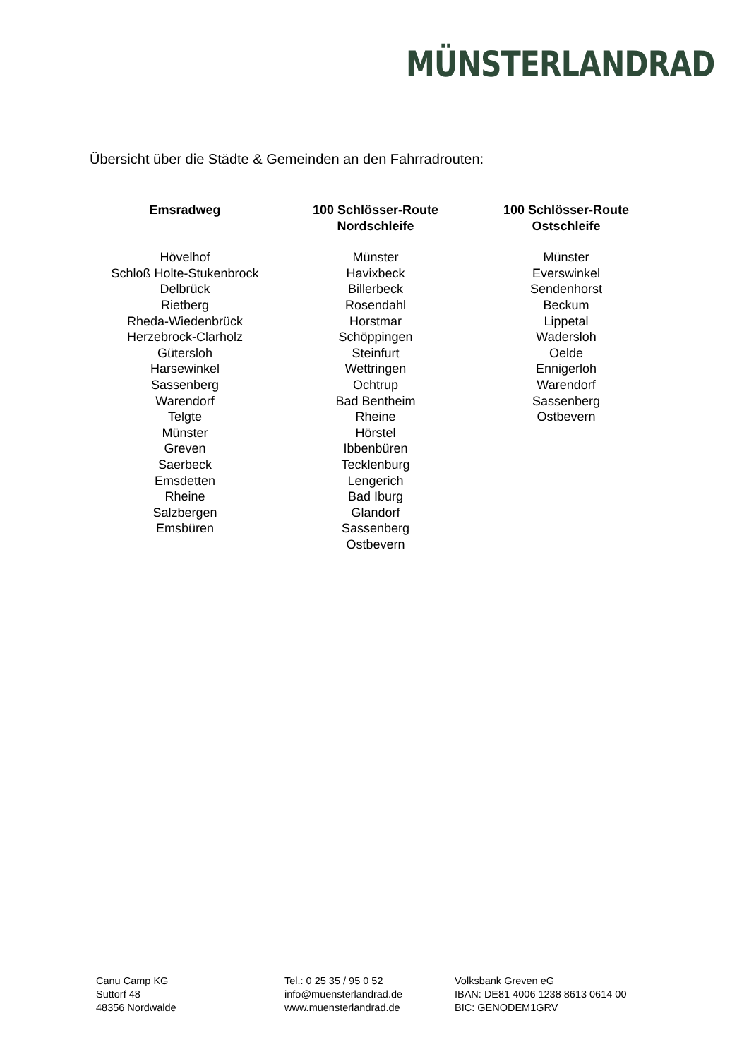MÜNSTERLANDRAD
Übersicht über die Städte & Gemeinden an den Fahrradrouten:
| Emsradweg | 100 Schlösser-Route Nordschleife | 100 Schlösser-Route Ostschleife |
| --- | --- | --- |
| Hövelhof Schloß Holte-Stukenbrock Delbrück Rietberg Rheda-Wiedenbrück Herzebrock-Clarholz Gütersloh Harsewinkel Sassenberg Warendorf Telgte Münster Greven Saerbeck Emsdetten Rheine Salzbergen Emsbüren | Münster Havixbeck Billerbeck Rosendahl Horstmar Schöppingen Steinfurt Wettringen Ochtrup Bad Bentheim Rheine Hörstel Ibbenbüren Tecklenburg Lengerich Bad Iburg Glandorf Sassenberg Ostbevern | Münster Everswinkel Sendenhorst Beckum Lippetal Wadersloh Oelde Ennigerloh Warendorf Sassenberg Ostbevern |
Canu Camp KG
Suttorf 48
48356 Nordwalde
Tel.: 0 25 35 / 95 0 52
info@muensterlandrad.de
www.muensterlandrad.de
Volksbank Greven eG
IBAN: DE81 4006 1238 8613 0614 00
BIC: GENODEM1GRV